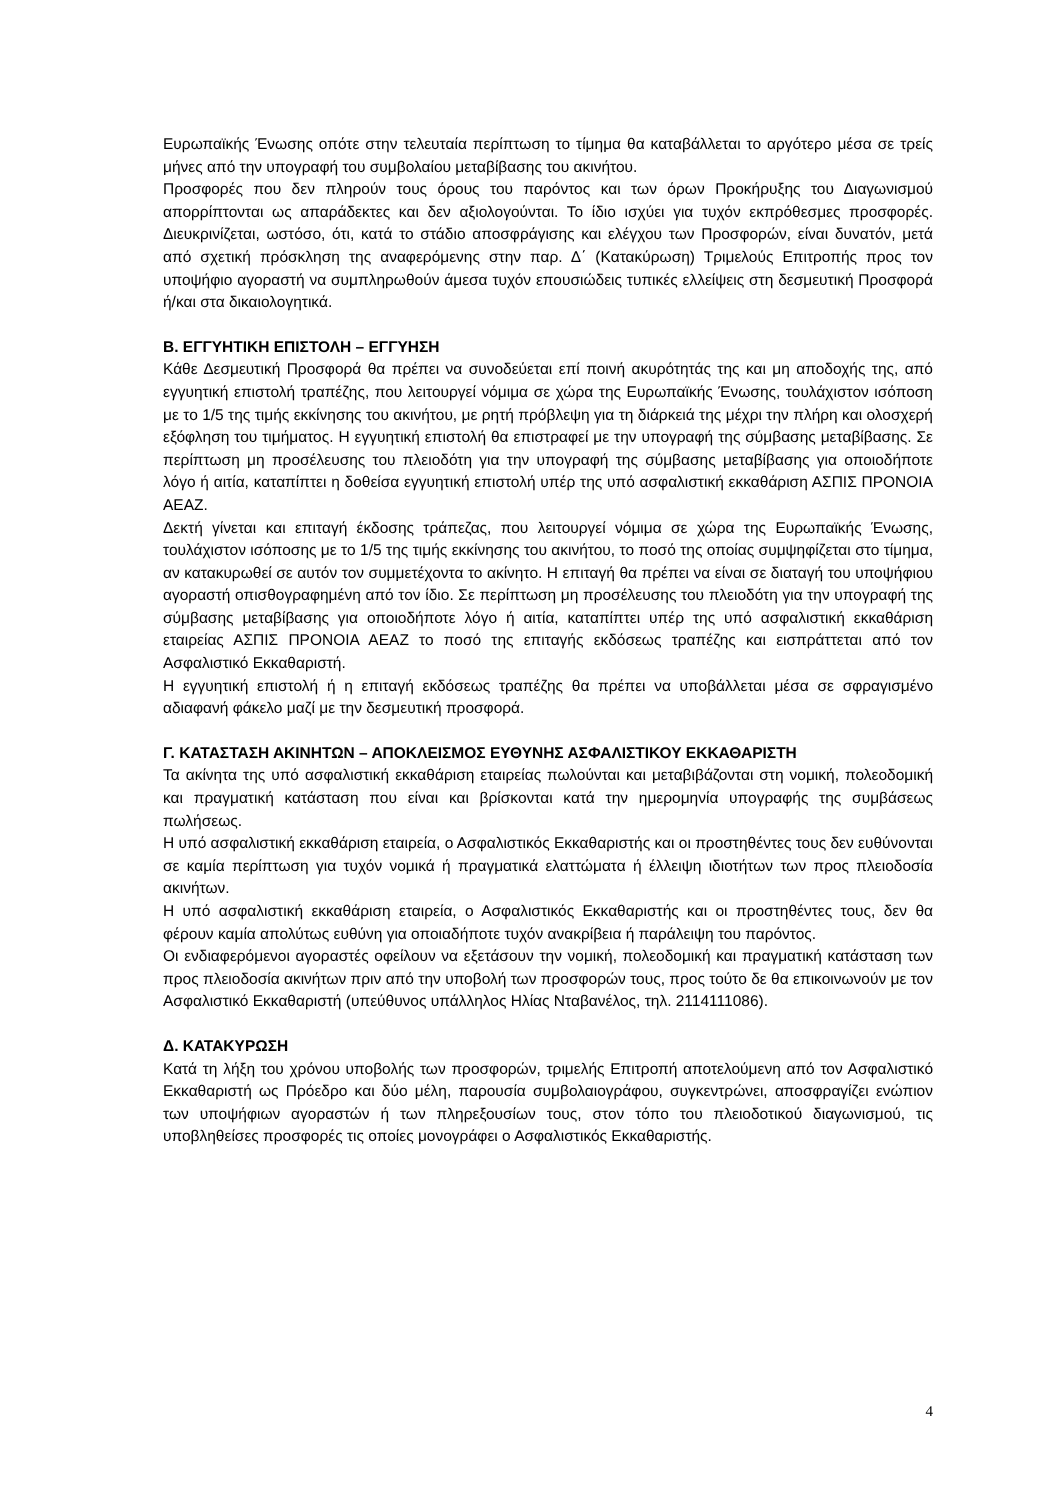Ευρωπαϊκής Ένωσης οπότε στην τελευταία περίπτωση το τίμημα θα καταβάλλεται το αργότερο μέσα σε τρείς μήνες από την υπογραφή του συμβολαίου μεταβίβασης του ακινήτου.
Προσφορές που δεν πληρούν τους όρους του παρόντος και των όρων Προκήρυξης του Διαγωνισμού απορρίπτονται ως απαράδεκτες και δεν αξιολογούνται. Το ίδιο ισχύει για τυχόν εκπρόθεσμες προσφορές. Διευκρινίζεται, ωστόσο, ότι, κατά το στάδιο αποσφράγισης και ελέγχου των Προσφορών, είναι δυνατόν, μετά από σχετική πρόσκληση της αναφερόμενης στην παρ. Δ΄ (Κατακύρωση) Τριμελούς Επιτροπής προς τον υποψήφιο αγοραστή να συμπληρωθούν άμεσα τυχόν επουσιώδεις τυπικές ελλείψεις στη δεσμευτική Προσφορά ή/και στα δικαιολογητικά.
Β. ΕΓΓΥΗΤΙΚΗ ΕΠΙΣΤΟΛΗ – ΕΓΓΥΗΣΗ
Κάθε Δεσμευτική Προσφορά θα πρέπει να συνοδεύεται επί ποινή ακυρότητάς της και μη αποδοχής της, από εγγυητική επιστολή τραπέζης, που λειτουργεί νόμιμα σε χώρα της Ευρωπαϊκής Ένωσης, τουλάχιστον ισόποση με το 1/5 της τιμής εκκίνησης του ακινήτου, με ρητή πρόβλεψη για τη διάρκειά της μέχρι την πλήρη και ολοσχερή εξόφληση του τιμήματος. Η εγγυητική επιστολή θα επιστραφεί με την υπογραφή της σύμβασης μεταβίβασης. Σε περίπτωση μη προσέλευσης του πλειοδότη για την υπογραφή της σύμβασης μεταβίβασης για οποιοδήποτε λόγο ή αιτία, καταπίπτει η δοθείσα εγγυητική επιστολή υπέρ της υπό ασφαλιστική εκκαθάριση ΑΣΠΙΣ ΠΡΟΝΟΙΑ ΑΕΑΖ.
Δεκτή γίνεται και επιταγή έκδοσης τράπεζας, που λειτουργεί νόμιμα σε χώρα της Ευρωπαϊκής Ένωσης, τουλάχιστον ισόποσης με το 1/5 της τιμής εκκίνησης του ακινήτου, το ποσό της οποίας συμψηφίζεται στο τίμημα, αν κατακυρωθεί σε αυτόν τον συμμετέχοντα το ακίνητο. Η επιταγή θα πρέπει να είναι σε διαταγή του υποψήφιου αγοραστή οπισθογραφημένη από τον ίδιο. Σε περίπτωση μη προσέλευσης του πλειοδότη για την υπογραφή της σύμβασης μεταβίβασης για οποιοδήποτε λόγο ή αιτία, καταπίπτει υπέρ της υπό ασφαλιστική εκκαθάριση εταιρείας ΑΣΠΙΣ ΠΡΟΝΟΙΑ ΑΕΑΖ το ποσό της επιταγής εκδόσεως τραπέζης και εισπράττεται από τον Ασφαλιστικό Εκκαθαριστή.
Η εγγυητική επιστολή ή η επιταγή εκδόσεως τραπέζης θα πρέπει να υποβάλλεται μέσα σε σφραγισμένο αδιαφανή φάκελο μαζί με την δεσμευτική προσφορά.
Γ. ΚΑΤΑΣΤΑΣΗ ΑΚΙΝΗΤΩΝ – ΑΠΟΚΛΕΙΣΜΟΣ ΕΥΘΥΝΗΣ ΑΣΦΑΛΙΣΤΙΚΟΥ ΕΚΚΑΘΑΡΙΣΤΗ
Τα ακίνητα της υπό ασφαλιστική εκκαθάριση εταιρείας πωλούνται και μεταβιβάζονται στη νομική, πολεοδομική και πραγματική κατάσταση που είναι και βρίσκονται κατά την ημερομηνία υπογραφής της συμβάσεως πωλήσεως.
Η υπό ασφαλιστική εκκαθάριση εταιρεία, ο Ασφαλιστικός Εκκαθαριστής και οι προστηθέντες τους δεν ευθύνονται σε καμία περίπτωση για τυχόν νομικά ή πραγματικά ελαττώματα ή έλλειψη ιδιοτήτων των προς πλειοδοσία ακινήτων.
Η υπό ασφαλιστική εκκαθάριση εταιρεία, ο Ασφαλιστικός Εκκαθαριστής και οι προστηθέντες τους, δεν θα φέρουν καμία απολύτως ευθύνη για οποιαδήποτε τυχόν ανακρίβεια ή παράλειψη του παρόντος.
Οι ενδιαφερόμενοι αγοραστές οφείλουν να εξετάσουν την νομική, πολεοδομική και πραγματική κατάσταση των προς πλειοδοσία ακινήτων πριν από την υποβολή των προσφορών τους, προς τούτο δε θα επικοινωνούν με τον Ασφαλιστικό Εκκαθαριστή (υπεύθυνος υπάλληλος Ηλίας Νταβανέλος, τηλ. 2114111086).
Δ. ΚΑΤΑΚΥΡΩΣΗ
Κατά τη λήξη του χρόνου υποβολής των προσφορών, τριμελής Επιτροπή αποτελούμενη από τον Ασφαλιστικό Εκκαθαριστή ως Πρόεδρο και δύο μέλη, παρουσία συμβολαιογράφου, συγκεντρώνει, αποσφραγίζει ενώπιον των υποψήφιων αγοραστών ή των πληρεξουσίων τους, στον τόπο του πλειοδοτικού διαγωνισμού, τις υποβληθείσες προσφορές τις οποίες μονογράφει ο Ασφαλιστικός Εκκαθαριστής.
4